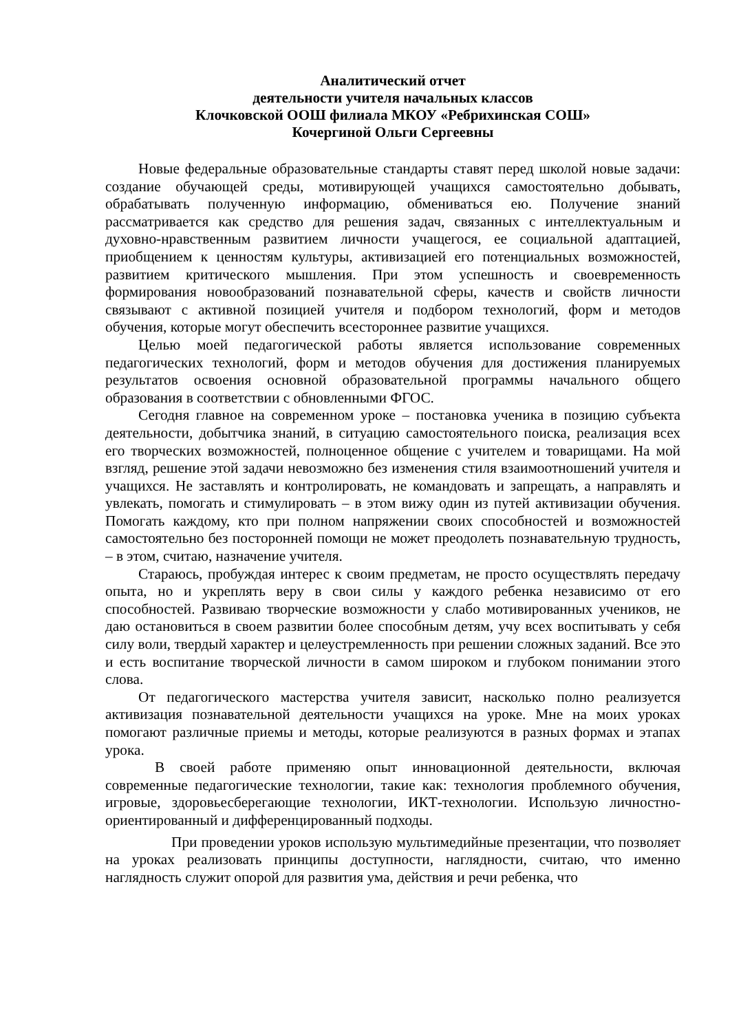Аналитический отчет
деятельности учителя начальных классов
Клочковской ООШ филиала МКОУ «Ребрихинская СОШ»
Кочергиной Ольги Сергеевны
Новые федеральные образовательные стандарты ставят перед школой новые задачи: создание обучающей среды, мотивирующей учащихся самостоятельно добывать, обрабатывать полученную информацию, обмениваться ею. Получение знаний рассматривается как средство для решения задач, связанных с интеллектуальным и духовно-нравственным развитием личности учащегося, ее социальной адаптацией, приобщением к ценностям культуры, активизацией его потенциальных возможностей, развитием критического мышления. При этом успешность и своевременность формирования новообразований познавательной сферы, качеств и свойств личности связывают с активной позицией учителя и подбором технологий, форм и методов обучения, которые могут обеспечить всестороннее развитие учащихся.
Целью моей педагогической работы является использование современных педагогических технологий, форм и методов обучения для достижения планируемых результатов освоения основной образовательной программы начального общего образования в соответствии с обновленными ФГОС.
Сегодня главное на современном уроке – постановка ученика в позицию субъекта деятельности, добытчика знаний, в ситуацию самостоятельного поиска, реализация всех его творческих возможностей, полноценное общение с учителем и товарищами. На мой взгляд, решение этой задачи невозможно без изменения стиля взаимоотношений учителя и учащихся. Не заставлять и контролировать, не командовать и запрещать, а направлять и увлекать, помогать и стимулировать – в этом вижу один из путей активизации обучения. Помогать каждому, кто при полном напряжении своих способностей и возможностей самостоятельно без посторонней помощи не может преодолеть познавательную трудность, – в этом, считаю, назначение учителя.
Стараюсь, пробуждая интерес к своим предметам, не просто осуществлять передачу опыта, но и укреплять веру в свои силы у каждого ребенка независимо от его способностей. Развиваю творческие возможности у слабо мотивированных учеников, не даю остановиться в своем развитии более способным детям, учу всех воспитывать у себя силу воли, твердый характер и целеустремленность при решении сложных заданий. Все это и есть воспитание творческой личности в самом широком и глубоком понимании этого слова.
От педагогического мастерства учителя зависит, насколько полно реализуется активизация познавательной деятельности учащихся на уроке. Мне на моих уроках помогают различные приемы и методы, которые реализуются в разных формах и этапах урока.
В своей работе применяю опыт инновационной деятельности, включая современные педагогические технологии, такие как: технология проблемного обучения, игровые, здоровьесберегающие технологии, ИКТ-технологии. Использую личностно-ориентированный и дифференцированный подходы.
При проведении уроков использую мультимедийные презентации, что позволяет на уроках реализовать принципы доступности, наглядности, считаю, что именно наглядность служит опорой для развития ума, действия и речи ребенка, что